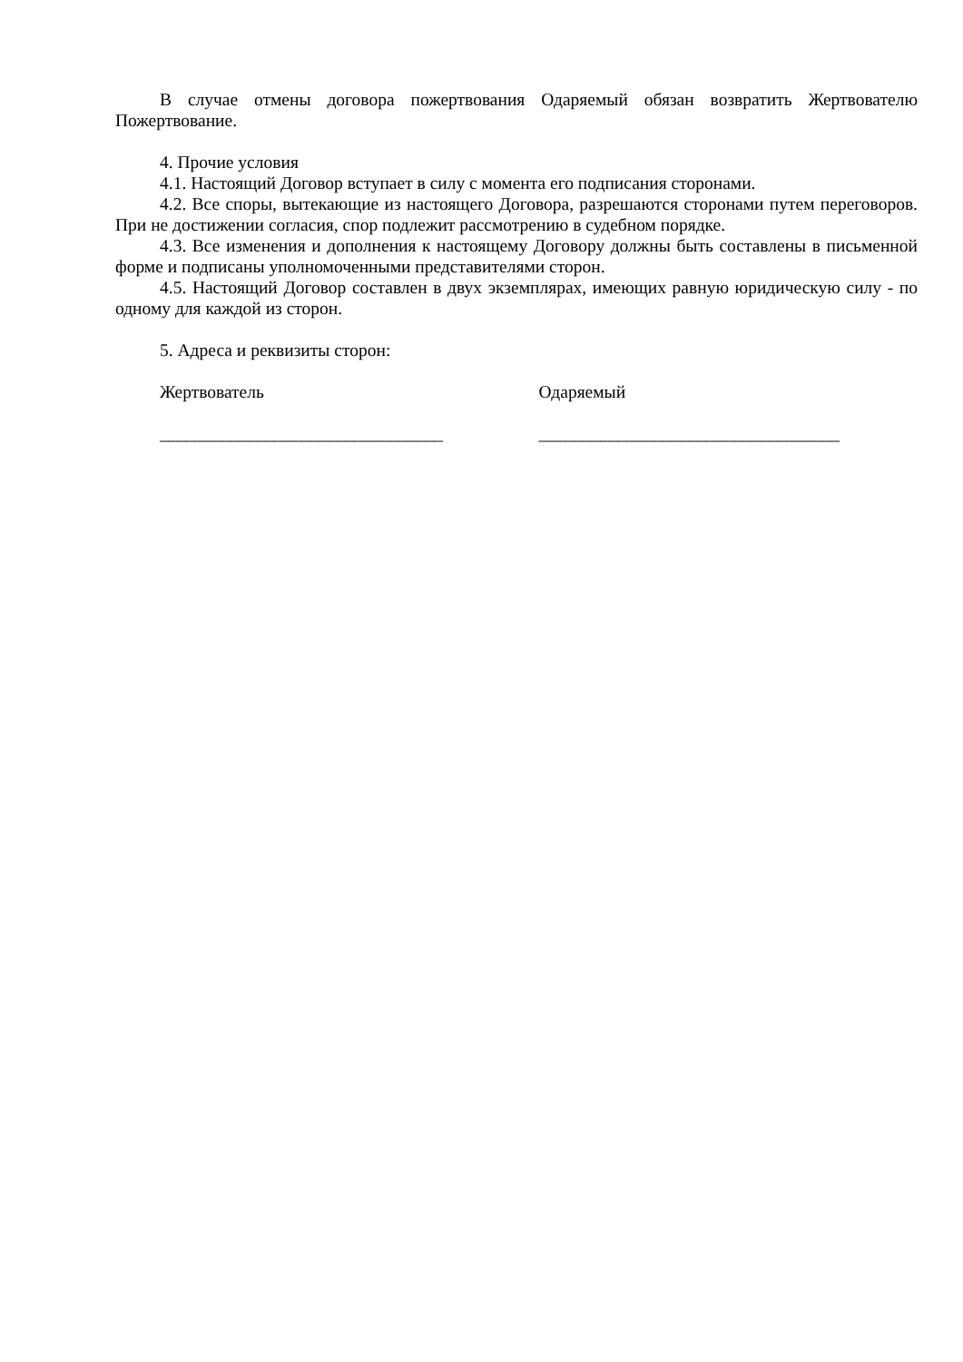В случае отмены договора пожертвования Одаряемый обязан возвратить Жертвователю Пожертвование.
4. Прочие условия
4.1. Настоящий Договор вступает в силу с момента его подписания сторонами.
4.2. Все споры, вытекающие из настоящего Договора, разрешаются сторонами путем переговоров. При не достижении согласия, спор подлежит рассмотрению в судебном порядке.
4.3. Все изменения и дополнения к настоящему Договору должны быть составлены в письменной форме и подписаны уполномоченными представителями сторон.
4.5. Настоящий Договор составлен в двух экземплярах, имеющих равную юридическую силу - по одному для каждой из сторон.
5. Адреса и реквизиты сторон:
Жертвователь Одаряемый
________________________________ __________________________________